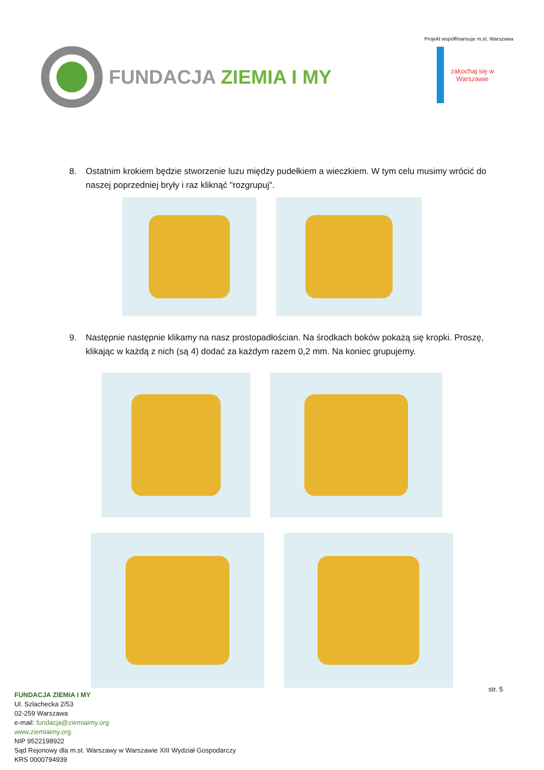FUNDACJA ZIEMIA I MY
Projekt współfinansuje m.st. Warszawa
zakochaj się w Warszawie
8. Ostatnim krokiem będzie stworzenie luzu między pudełkiem a wieczkiem. W tym celu musimy wrócić do naszej poprzedniej bryły i raz kliknąć "rozgrupuj".
9. Następnie następnie klikamy na nasz prostopadłościan. Na środkach boków pokażą się kropki. Proszę, klikając w każdą z nich (są 4) dodać za każdym razem 0,2 mm. Na koniec grupujemy.
str. 5
FUNDACJA ZIEMIA I MY
Ul. Szlachecka 2/53
02-259 Warszawa
e-mail: fundacja@ziemiaimy.org
www.ziemiaimy.org
NIP 9522198922
Sąd Rejonowy dla m.st. Warszawy w Warszawie XIII Wydział Gospodarczy
KRS 0000794939